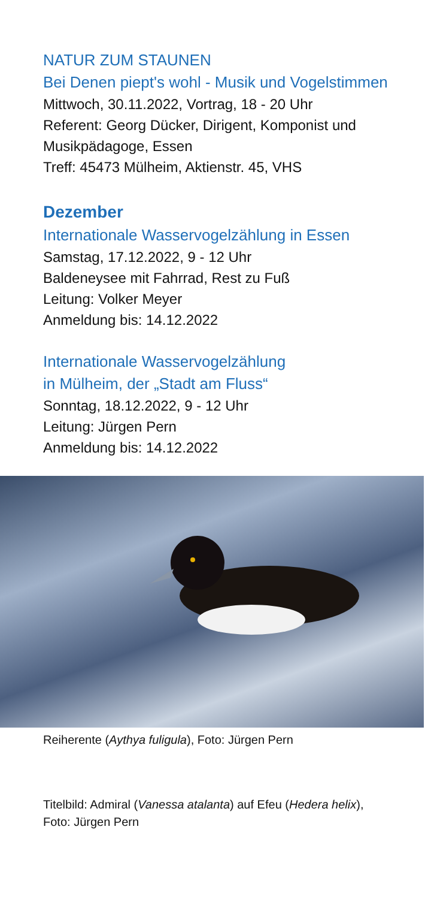NATUR ZUM STAUNEN
Bei Denen piept's wohl - Musik und Vogelstimmen
Mittwoch, 30.11.2022, Vortrag, 18 - 20 Uhr
Referent: Georg Dücker, Dirigent, Komponist und Musikpädagoge, Essen
Treff: 45473 Mülheim, Aktienstr. 45, VHS
Dezember
Internationale Wasservogelzählung in Essen
Samstag, 17.12.2022, 9 - 12 Uhr
Baldeneysee mit Fahrrad, Rest zu Fuß
Leitung: Volker Meyer
Anmeldung bis: 14.12.2022
Internationale Wasservogelzählung
in Mülheim, der „Stadt am Fluss“
Sonntag, 18.12.2022, 9 - 12 Uhr
Leitung: Jürgen Pern
Anmeldung bis: 14.12.2022
Reiherente (Aythya fuligula), Foto: Jürgen Pern
Titelbild: Admiral (Vanessa atalanta) auf Efeu (Hedera helix),
Foto: Jürgen Pern